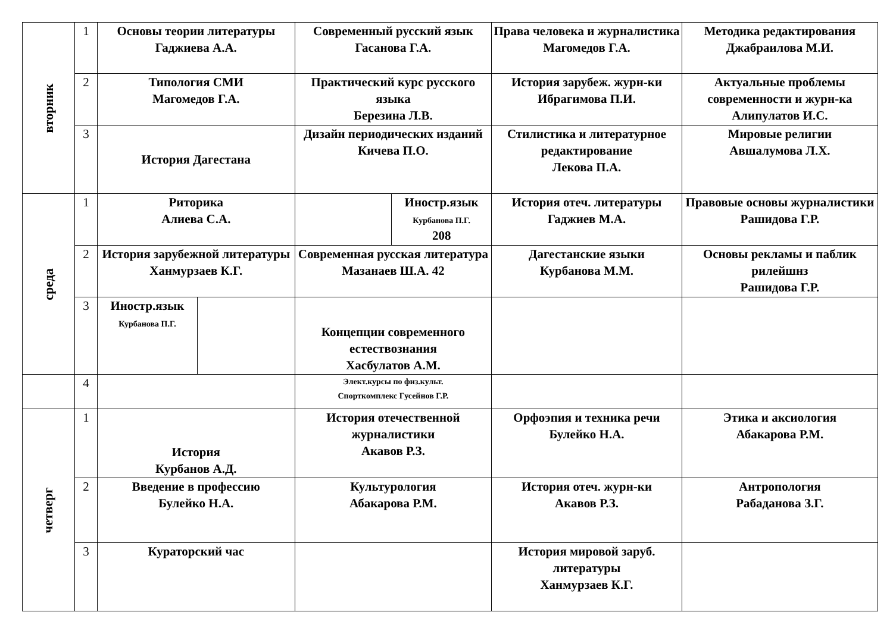| вторник | 1 | Основы теории литературы Гаджиева А.А. | | Современный русский язык Гасанова Г.А. | | Права человека и журналистика Магомедов Г.А. | Методика редактирования Джабраилова М.И. |
| | 2 | Типология СМИ Магомедов Г.А. | | Практический курс русского языка Березина Л.В. | | История зарубеж. журн-ки Ибрагимова П.И. | Актуальные проблемы современности и журн-ка Алипулатов И.С. |
| | 3 | История Дагестана | | Дизайн периодических изданий Кичева П.О. | | Стилистика и литературное редактирование Лекова П.А. | Мировые религии Авшалумова Л.Х. |
| среда | 1 | Риторика Алиева С.А. | | | Иностр.язык Курбанова П.Г. 208 | История отеч. литературы Гаджиев М.А. | Правовые основы журналистики Рашидова Г.Р. |
| | 2 | История зарубежной литературы Ханмурзаев К.Г. | | Современная русская литература Мазанаев Ш.А. 42 | | Дагестанские языки Курбанова М.М. | Основы рекламы и паблик рилейшнз Рашидова Г.Р. |
| | 3 | Иностр.язык Курбанова П.Г. | | Концепции современного естествознания Хасбулатов А.М. | | | |
| | 4 | | | Элект.курсы по физ.культ. Спорткомплекс Гусейнов Г.Р. | | | |
| четверг | 1 | История Курбанов А.Д. | | История отечественной журналистики Акавов Р.З. | | Орфоэпия и техника речи Булейко Н.А. | Этика и аксиология Абакарова Р.М. |
| | 2 | Введение в профессию Булейко Н.А. | | Культурология Абакарова Р.М. | | История отеч. журн-ки Акавов Р.З. | Антропология Рабаданова З.Г. |
| | 3 | Кураторский час | | | | История мировой заруб. литературы Ханмурзаев К.Г. | |